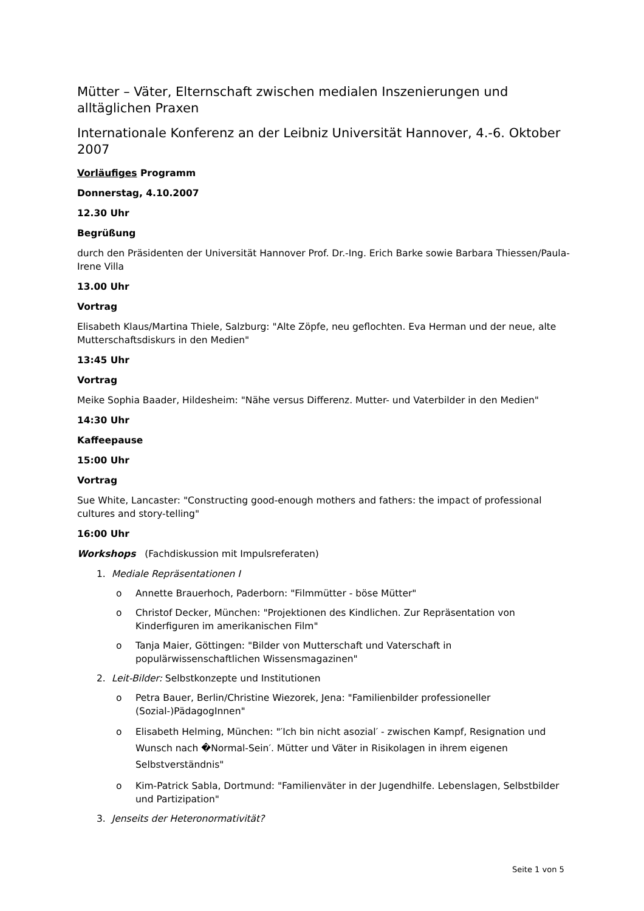Mütter – Väter, Elternschaft zwischen medialen Inszenierungen und alltäglichen Praxen
Internationale Konferenz an der Leibniz Universität Hannover, 4.-6. Oktober 2007
Vorläufiges Programm
Donnerstag, 4.10.2007
12.30 Uhr
Begrüßung
durch den Präsidenten der Universität Hannover Prof. Dr.-Ing. Erich Barke sowie Barbara Thiessen/Paula-Irene Villa
13.00 Uhr
Vortrag
Elisabeth Klaus/Martina Thiele, Salzburg: "Alte Zöpfe, neu geflochten. Eva Herman und der neue, alte Mutterschaftsdiskurs in den Medien"
13:45 Uhr
Vortrag
Meike Sophia Baader, Hildesheim: "Nähe versus Differenz. Mutter- und Vaterbilder in den Medien"
14:30 Uhr
Kaffeepause
15:00 Uhr
Vortrag
Sue White, Lancaster: "Constructing good-enough mothers and fathers: the impact of professional cultures and story-telling"
16:00 Uhr
Workshops (Fachdiskussion mit Impulsreferaten)
1. Mediale Repräsentationen I
o Annette Brauerhoch, Paderborn: "Filmmütter - böse Mütter"
o Christof Decker, München: "Projektionen des Kindlichen. Zur Repräsentation von Kinderfiguren im amerikanischen Film"
o Tanja Maier, Göttingen: "Bilder von Mutterschaft und Vaterschaft in populärwissenschaftlichen Wissensmagazinen"
2. Leit-Bilder: Selbstkonzepte und Institutionen
o Petra Bauer, Berlin/Christine Wiezorek, Jena: "Familienbilder professioneller (Sozial-)PädagogInnen"
o Elisabeth Helming, München: "′Ich bin nicht asozial′ - zwischen Kampf, Resignation und Wunsch nach �Normal-Sein′. Mütter und Väter in Risikolagen in ihrem eigenen Selbstverständnis"
o Kim-Patrick Sabla, Dortmund: "Familienväter in der Jugendhilfe. Lebenslagen, Selbstbilder und Partizipation"
3. Jenseits der Heteronormativität?
Seite 1 von 5